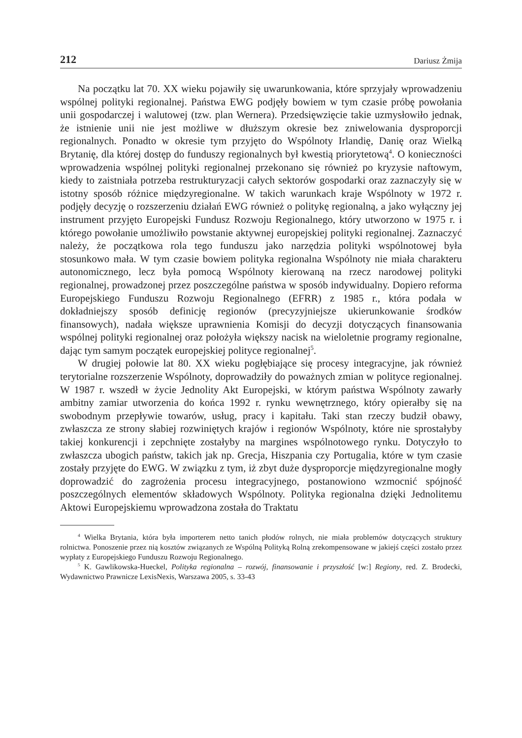212 Dariusz Żmija
Na początku lat 70. XX wieku pojawiły się uwarunkowania, które sprzyjały wprowadzeniu wspólnej polityki regionalnej. Państwa EWG podjęły bowiem w tym czasie próbę powołania unii gospodarczej i walutowej (tzw. plan Wernera). Przedsięwzięcie takie uzmysłowiło jednak, że istnienie unii nie jest możliwe w dłuższym okresie bez zniwelowania dysproporcji regionalnych. Ponadto w okresie tym przyjęto do Wspólnoty Irlandię, Danię oraz Wielką Brytanię, dla której dostęp do funduszy regionalnych był kwestią priorytetową<sup>4</sup>. O konieczności wprowadzenia wspólnej polityki regionalnej przekonano się również po kryzysie naftowym, kiedy to zaistniała potrzeba restrukturyzacji całych sektorów gospodarki oraz zaznaczyły się w istotny sposób różnice międzyregionalne. W takich warunkach kraje Wspólnoty w 1972 r. podjęły decyzję o rozszerzeniu działań EWG również o politykę regionalną, a jako wyłączny jej instrument przyjęto Europejski Fundusz Rozwoju Regionalnego, który utworzono w 1975 r. i którego powołanie umożliwiło powstanie aktywnej europejskiej polityki regionalnej. Zaznaczyć należy, że początkowa rola tego funduszu jako narzędzia polityki wspólnotowej była stosunkowo mała. W tym czasie bowiem polityka regionalna Wspólnoty nie miała charakteru autonomicznego, lecz była pomocą Wspólnoty kierowaną na rzecz narodowej polityki regionalnej, prowadzonej przez poszczególne państwa w sposób indywidualny. Dopiero reforma Europejskiego Funduszu Rozwoju Regionalnego (EFRR) z 1985 r., która podała w dokładniejszy sposób definicję regionów (precyzyjniejsze ukierunkowanie środków finansowych), nadała większe uprawnienia Komisji do decyzji dotyczących finansowania wspólnej polityki regionalnej oraz położyła większy nacisk na wieloletnie programy regionalne, dając tym samym początek europejskiej polityce regionalnej<sup>5</sup>.
W drugiej połowie lat 80. XX wieku pogłębiające się procesy integracyjne, jak również terytorialne rozszerzenie Wspólnoty, doprowadziły do poważnych zmian w polityce regionalnej. W 1987 r. wszedł w życie Jednolity Akt Europejski, w którym państwa Wspólnoty zawarły ambitny zamiar utworzenia do końca 1992 r. rynku wewnętrznego, który opierałby się na swobodnym przepływie towarów, usług, pracy i kapitału. Taki stan rzeczy budził obawy, zwłaszcza ze strony słabiej rozwiniętych krajów i regionów Wspólnoty, które nie sprostałyby takiej konkurencji i zepchnięte zostałyby na margines wspólnotowego rynku. Dotyczyło to zwłaszcza ubogich państw, takich jak np. Grecja, Hiszpania czy Portugalia, które w tym czasie zostały przyjęte do EWG. W związku z tym, iż zbyt duże dysproporcje międzyregionalne mogły doprowadzić do zagrożenia procesu integracyjnego, postanowiono wzmocnić spójność poszczególnych elementów składowych Wspólnoty. Polityka regionalna dzięki Jednolitemu Aktowi Europejskiemu wprowadzona została do Traktatu
<sup>4</sup> Wielka Brytania, która była importerem netto tanich płodów rolnych, nie miała problemów dotyczących struktury rolnictwa. Ponoszenie przez nią kosztów związanych ze Wspólną Polityką Rolną zrekompensowane w jakiejś części zostało przez wypłaty z Europejskiego Funduszu Rozwoju Regionalnego.
<sup>5</sup> K. Gawlikowska-Hueckel, Polityka regionalna – rozwój, finansowanie i przyszłość [w:] Regiony, red. Z. Brodecki, Wydawnictwo Prawnicze LexisNexis, Warszawa 2005, s. 33-43